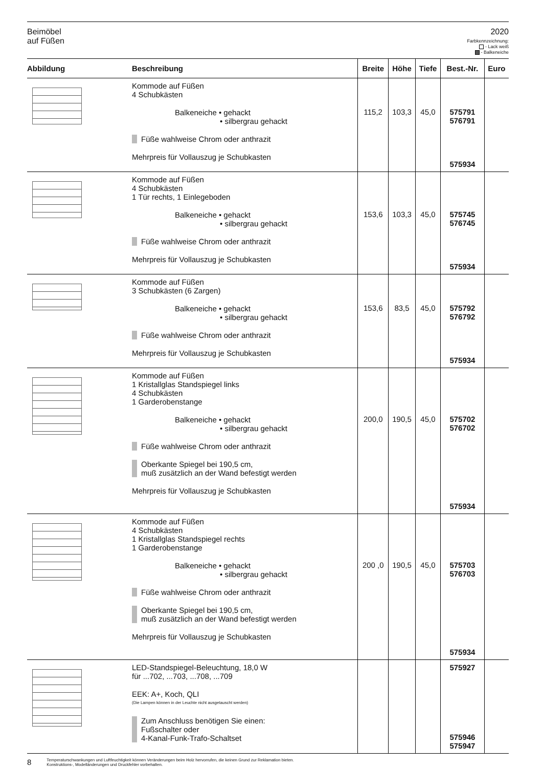Beimöbel
auf Füßen
2020
Farbkennzeichnung:
- Lack weiß
- Balkeneiche
| Abbildung | Beschreibung | Breite | Höhe | Tiefe | Best.-Nr. | Euro |
| --- | --- | --- | --- | --- | --- | --- |
| | Kommode auf Füßen 4 Schubkästen Balkeneiche • gehackt • silbergrau gehackt Füße wahlweise Chrom oder anthrazit Mehrpreis für Vollauszug je Schubkasten | 115,2 | 103,3 | 45,0 | 575791 576791 575934 | |
| | Kommode auf Füßen 4 Schubkästen 1 Tür rechts, 1 Einlegeboden Balkeneiche • gehackt • silbergrau gehackt Füße wahlweise Chrom oder anthrazit Mehrpreis für Vollauszug je Schubkasten | 153,6 | 103,3 | 45,0 | 575745 576745 575934 | |
| | Kommode auf Füßen 3 Schubkästen (6 Zargen) Balkeneiche • gehackt • silbergrau gehackt Füße wahlweise Chrom oder anthrazit Mehrpreis für Vollauszug je Schubkasten | 153,6 | 83,5 | 45,0 | 575792 576792 575934 | |
| | Kommode auf Füßen 1 Kristallglas Standspiegel links 4 Schubkästen 1 Garderobenstange Balkeneiche • gehackt • silbergrau gehackt Füße wahlweise Chrom oder anthrazit Oberkante Spiegel bei 190,5 cm, muß zusätzlich an der Wand befestigt werden Mehrpreis für Vollauszug je Schubkasten | 200,0 | 190,5 | 45,0 | 575702 576702 575934 | |
| | Kommode auf Füßen 4 Schubkästen 1 Kristallglas Standspiegel rechts 1 Garderobenstange Balkeneiche • gehackt • silbergrau gehackt Füße wahlweise Chrom oder anthrazit Oberkante Spiegel bei 190,5 cm, muß zusätzlich an der Wand befestigt werden Mehrpreis für Vollauszug je Schubkasten | 200 ,0 | 190,5 | 45,0 | 575703 576703 575934 | |
| | LED-Standspiegel-Beleuchtung, 18,0 W für ...702, ...703, ...708, ...709 EEK: A+, Koch, QLI (Die Lampen können in der Leuchte nicht ausgetauscht werden) Zum Anschluss benötigen Sie einen: Fußschalter oder 4-Kanal-Funk-Trafo-Schaltset | | | | 575927 575946 575947 | |
8 Temperaturschwankungen und Luftfeuchtigkeit können Veränderungen beim Holz hervorrufen, die keinen Grund zur Reklamation bieten.
Konstruktions-, Modelländerungen und Druckfehler vorbehalten.